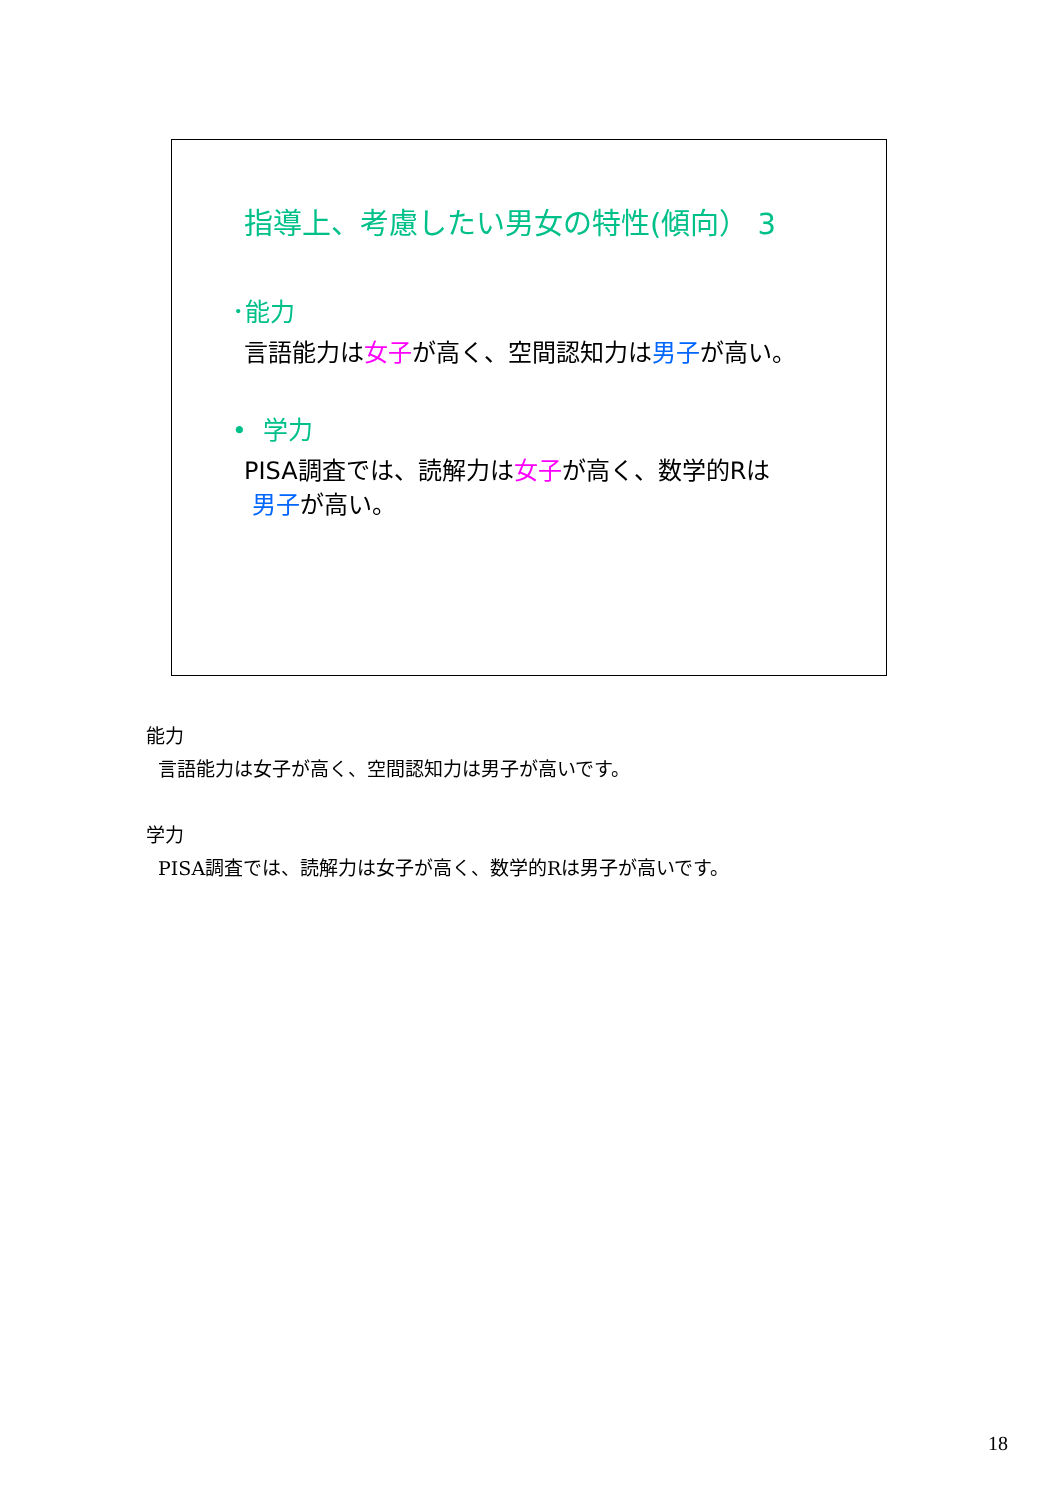指導上、考慮したい男女の特性(傾向） 3
･能力
言語能力は女子が高く、空間認知力は男子が高い。
• 学力
PISA調査では、読解力は女子が高く、数学的Rは
男子が高い。
能力
言語能力は女子が高く、空間認知力は男子が高いです。
学力
PISA調査では、読解力は女子が高く、数学的Rは男子が高いです。
18